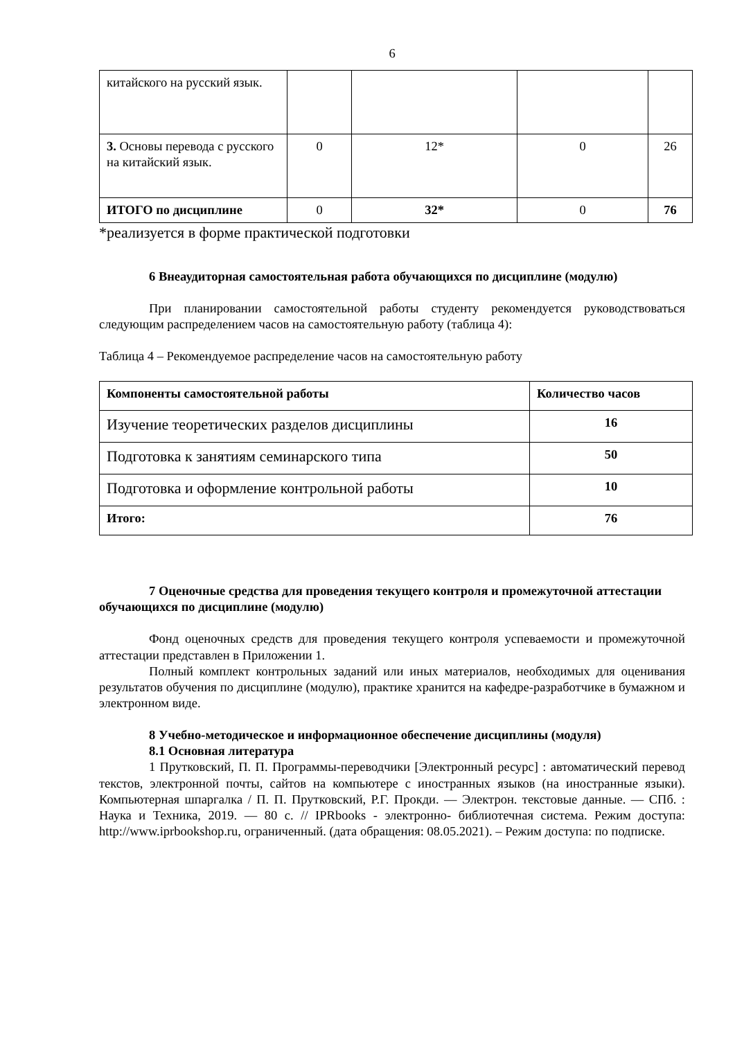6
| китайского на русский язык. | | | | |
| 3. Основы перевода с русского на китайский язык. | 0 | 12* | 0 | 26 |
| ИТОГО по дисциплине | 0 | 32* | 0 | 76 |
*реализуется в форме практической подготовки
6 Внеаудиторная самостоятельная работа обучающихся по дисциплине (модулю)
При планировании самостоятельной работы студенту рекомендуется руководствоваться следующим распределением часов на самостоятельную работу (таблица 4):
Таблица 4 – Рекомендуемое распределение часов на самостоятельную работу
| Компоненты самостоятельной работы | Количество часов |
| --- | --- |
| Изучение теоретических разделов дисциплины | 16 |
| Подготовка к занятиям семинарского типа | 50 |
| Подготовка и оформление контрольной работы | 10 |
| Итого: | 76 |
7 Оценочные средства для проведения текущего контроля и промежуточной аттестации обучающихся по дисциплине (модулю)
Фонд оценочных средств для проведения текущего контроля успеваемости и промежуточной аттестации представлен в Приложении 1.
Полный комплект контрольных заданий или иных материалов, необходимых для оценивания результатов обучения по дисциплине (модулю), практике хранится на кафедре-разработчике в бумажном и электронном виде.
8 Учебно-методическое и информационное обеспечение дисциплины (модуля)
8.1 Основная литература
1 Прутковский, П. П. Программы-переводчики [Электронный ресурс] : автоматический перевод текстов, электронной почты, сайтов на компьютере с иностранных языков (на иностранные языки). Компьютерная шпаргалка / П. П. Прутковский, Р.Г. Прокди. — Электрон. текстовые данные. — СПб. : Наука и Техника, 2019. — 80 с. // IPRbooks - электронно- библиотечная система. Режим доступа: http://www.iprbookshop.ru, ограниченный. (дата обращения: 08.05.2021). – Режим доступа: по подписке.